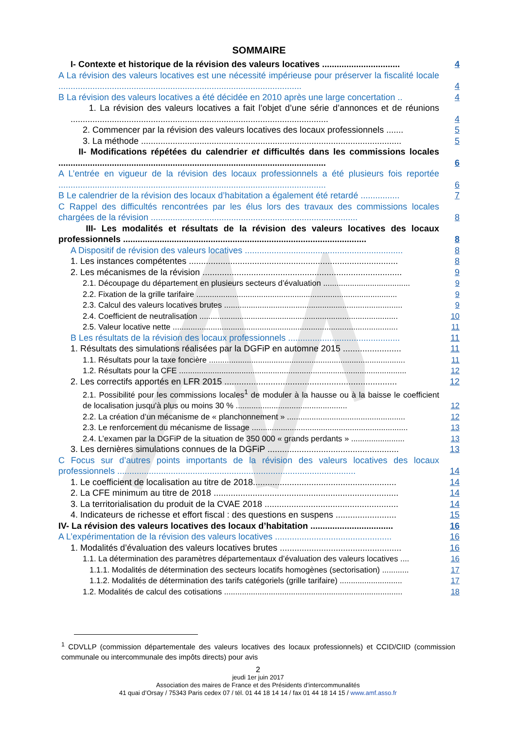SOMMAIRE
I- Contexte et historique de la révision des valeurs locatives ................................
4
A La révision des valeurs locatives est une nécessité impérieuse pour préserver la fiscalité locale ....................................................................................................
4
B La révision des valeurs locatives a été décidée en 2010 après une large concertation ..
4
1. La révision des valeurs locatives a fait l’objet d’une série d’annonces et de réunions ..........................................................................................................
4
2. Commencer par la révision des valeurs locatives des locaux professionnels .......
5
3. La méthode ...........................................................................................................
5
II- Modifications répétées du calendrier et difficultés dans les commissions locales ..............................................................................................................
6
A L’entrée en vigueur de la révision des locaux professionnels a été plusieurs fois reportée ..............................................................................................................
6
B Le calendrier de la révision des locaux d’habitation a également été retardé ................
7
C Rappel des difficultés rencontrées par les élus lors des travaux des commissions locales chargées de la révision .....................................................................................
8
III- Les modalités et résultats de la révision des valeurs locatives des locaux professionnels ....................................................................................................
8
A Dispositif de révision des valeurs locatives .................................................................
8
1. Les instances compétentes ......................................................................................
8
2. Les mécanismes de la révision ..................................................................................
9
2.1. Découpage du département en plusieurs secteurs d’évaluation .......................................
9
2.2. Fixation de la grille tarifaire ..........................................................................................
9
2.3. Calcul des valeurs locatives brutes ................................................................................
9
2.4. Coefficient de neutralisation .........................................................................................
10
2.5. Valeur locative nette .....................................................................................................
11
B Les résultats de la révision des locaux professionnels ..............................................
11
1. Résultats des simulations réalisées par la DGFiP en automne 2015 ........................
11
1.1. Résultats pour la taxe foncière ........................................................................................
11
1.2. Résultats pour la CFE ......................................................................................................
12
2. Les correctifs apportés en LFR 2015 .......................................................................
12
2.1. Possibilité pour les commissions locales<sup>1</sup> de moduler à la hausse ou à la baisse le coefficient de localisation jusqu’à plus ou moins 30 % ..................................................
12
2.2. La création d’un mécanisme de « planchonnement » .....................................................
12
2.3. Le renforcement du mécanisme de lissage ......................................................................
13
2.4. L’examen par la DGFiP de la situation de 350 000 « grands perdants » ........................
13
3. Les dernières simulations connues de la DGFiP ......................................................
13
C Focus sur d’autres points importants de la révision des valeurs locatives des locaux professionnels ..................................................................................................
14
1. Le coefficient de localisation au titre de 2018...........................................................
14
2. La CFE minimum au titre de 2018 ............................................................................
14
3. La territorialisation du produit de la CVAE 2018 .......................................................
14
4. Indicateurs de richesse et effort fiscal : des questions en suspens .........................
15
IV- La révision des valeurs locatives des locaux d’habitation ..................................
16
A L’expérimentation de la révision des valeurs locatives ................................................
16
1. Modalités d’évaluation des valeurs locatives brutes ..................................................
16
1.1. La détermination des paramètres départementaux d’évaluation des valeurs locatives ....
16
1.1.1. Modalités de détermination des secteurs locatifs homogènes (sectorisation) ............
17
1.1.2. Modalités de détermination des tarifs catégoriels (grille tarifaire) ............................
17
1.2. Modalités de calcul des cotisations ................................................................................
18
<sup>1</sup> CDVLLP (commission départementale des valeurs locatives des locaux professionnels) et CCID/CIID (commission communale ou intercommunale des impôts directs) pour avis
2
jeudi 1er juin 2017
Association des maires de France et des Présidents d’intercommunalités
41 quai d’Orsay / 75343 Paris cedex 07 / tél. 01 44 18 14 14 / fax 01 44 18 14 15 / www.amf.asso.fr